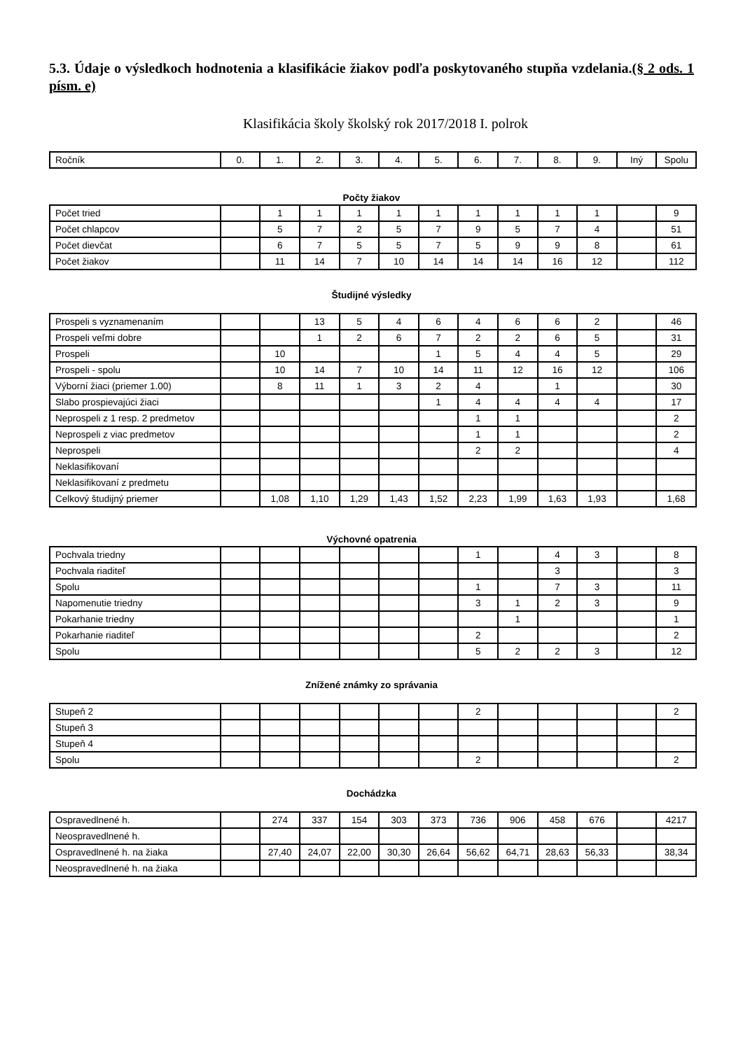5.3. Údaje o výsledkoch hodnotenia a klasifikácie žiakov podľa poskytovaného stupňa vzdelania.(§ 2 ods. 1 písm. e)
Klasifikácia školy školský rok 2017/2018 I. polrok
| Ročník | 0. | 1. | 2. | 3. | 4. | 5. | 6. | 7. | 8. | 9. | Iný | Spolu |
Počty žiakov
| Počet tried | | 1 | 1 | 1 | 1 | 1 | 1 | 1 | 1 | 1 | | 9 |
| Počet chlapcov | | 5 | 7 | 2 | 5 | 7 | 9 | 5 | 7 | 4 | | 51 |
| Počet dievčat | | 6 | 7 | 5 | 5 | 7 | 5 | 9 | 9 | 8 | | 61 |
| Počet žiakov | | 11 | 14 | 7 | 10 | 14 | 14 | 14 | 16 | 12 | | 112 |
Študijné výsledky
| Prospeli s vyznamenaním | | | 13 | 5 | 4 | 6 | 4 | 6 | 6 | 2 | | 46 |
| Prospeli veľmi dobre | | | 1 | 2 | 6 | 7 | 2 | 2 | 6 | 5 | | 31 |
| Prospeli | | 10 | | | | 1 | 5 | 4 | 4 | 5 | | 29 |
| Prospeli - spolu | | 10 | 14 | 7 | 10 | 14 | 11 | 12 | 16 | 12 | | 106 |
| Výborní žiaci (priemer 1.00) | | 8 | 11 | 1 | 3 | 2 | 4 | | 1 | | | 30 |
| Slabo prospievajúci žiaci | | | | | | 1 | 4 | 4 | 4 | 4 | | 17 |
| Neprospeli z 1 resp. 2 predmetov | | | | | | | 1 | 1 | | | | 2 |
| Neprospeli z viac predmetov | | | | | | | 1 | 1 | | | | 2 |
| Neprospeli | | | | | | | 2 | 2 | | | | 4 |
| Neklasifikovaní | | | | | | | | | | | | |
| Neklasifikovaní z predmetu | | | | | | | | | | | | |
| Celkový študijný priemer | | 1,08 | 1,10 | 1,29 | 1,43 | 1,52 | 2,23 | 1,99 | 1,63 | 1,93 | | 1,68 |
Výchovné opatrenia
| Pochvala triedny | | | | | | | 1 | | 4 | 3 | | 8 |
| Pochvala riaditeľ | | | | | | | | | 3 | | | 3 |
| Spolu | | | | | | | 1 | | 7 | 3 | | 11 |
| Napomenutie triedny | | | | | | | 3 | 1 | 2 | 3 | | 9 |
| Pokarhanie triedny | | | | | | | | 1 | | | | 1 |
| Pokarhanie riaditeľ | | | | | | | 2 | | | | | 2 |
| Spolu | | | | | | | 5 | 2 | 2 | 3 | | 12 |
Znížené známky zo správania
| Stupeň 2 | | | | | | | 2 | | | | | 2 |
| Stupeň 3 | | | | | | | | | | | | |
| Stupeň 4 | | | | | | | | | | | | |
| Spolu | | | | | | | 2 | | | | | 2 |
Dochádzka
| Ospravedlnené h. | | 274 | 337 | 154 | 303 | 373 | 736 | 906 | 458 | 676 | | 4217 |
| Neospravedlnené h. | | | | | | | | | | | | |
| Ospravedlnené h. na žiaka | | 27,40 | 24,07 | 22,00 | 30,30 | 26,64 | 56,62 | 64,71 | 28,63 | 56,33 | | 38,34 |
| Neospravedlnené h. na žiaka | | | | | | | | | | | | |